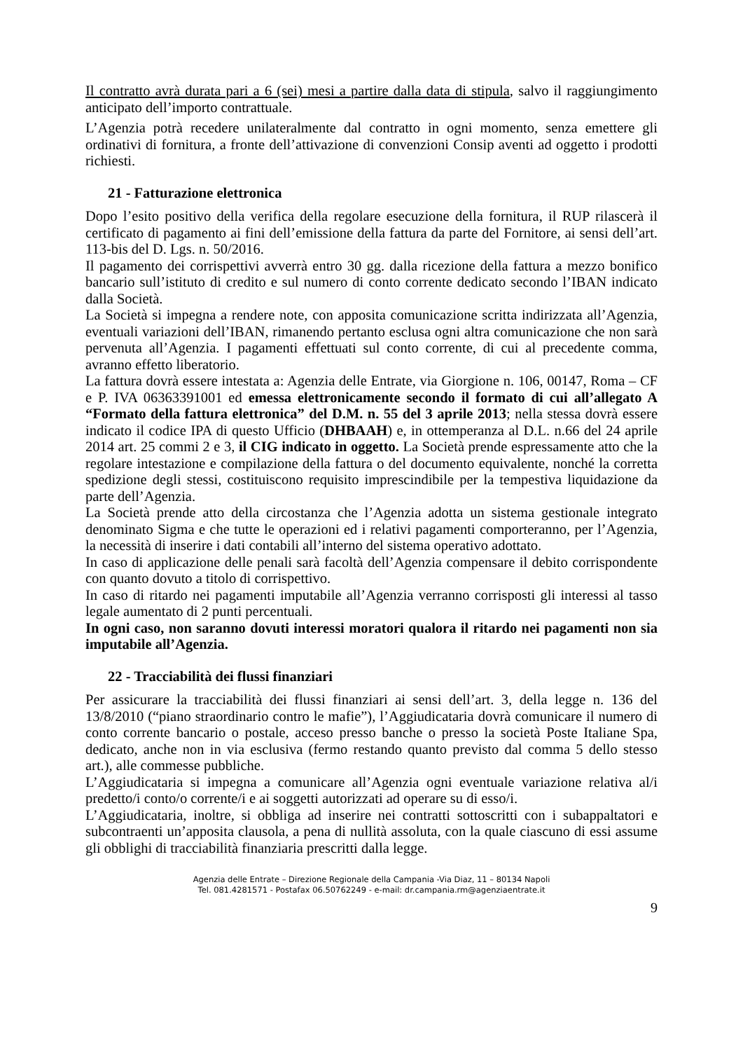Il contratto avrà durata pari a 6 (sei) mesi a partire dalla data di stipula, salvo il raggiungimento anticipato dell’importo contrattuale.
L’Agenzia potrà recedere unilateralmente dal contratto in ogni momento, senza emettere gli ordinativi di fornitura, a fronte dell’attivazione di convenzioni Consip aventi ad oggetto i prodotti richiesti.
21 - Fatturazione elettronica
Dopo l’esito positivo della verifica della regolare esecuzione della fornitura, il RUP rilascerà il certificato di pagamento ai fini dell’emissione della fattura da parte del Fornitore, ai sensi dell’art. 113-bis del D. Lgs. n. 50/2016.
Il pagamento dei corrispettivi avverrà entro 30 gg. dalla ricezione della fattura a mezzo bonifico bancario sull’istituto di credito e sul numero di conto corrente dedicato secondo l’IBAN indicato dalla Società.
La Società si impegna a rendere note, con apposita comunicazione scritta indirizzata all’Agenzia, eventuali variazioni dell’IBAN, rimanendo pertanto esclusa ogni altra comunicazione che non sarà pervenuta all’Agenzia. I pagamenti effettuati sul conto corrente, di cui al precedente comma, avranno effetto liberatorio.
La fattura dovrà essere intestata a: Agenzia delle Entrate, via Giorgione n. 106, 00147, Roma – CF e P. IVA 06363391001 ed emessa elettronicamente secondo il formato di cui all’allegato A “Formato della fattura elettronica” del D.M. n. 55 del 3 aprile 2013; nella stessa dovrà essere indicato il codice IPA di questo Ufficio (DHBAAH) e, in ottemperanza al D.L. n.66 del 24 aprile 2014 art. 25 commi 2 e 3, il CIG indicato in oggetto. La Società prende espressamente atto che la regolare intestazione e compilazione della fattura o del documento equivalente, nonché la corretta spedizione degli stessi, costituiscono requisito imprescindibile per la tempestiva liquidazione da parte dell’Agenzia.
La Società prende atto della circostanza che l’Agenzia adotta un sistema gestionale integrato denominato Sigma e che tutte le operazioni ed i relativi pagamenti comporteranno, per l’Agenzia, la necessità di inserire i dati contabili all’interno del sistema operativo adottato.
In caso di applicazione delle penali sarà facoltà dell’Agenzia compensare il debito corrispondente con quanto dovuto a titolo di corrispettivo.
In caso di ritardo nei pagamenti imputabile all’Agenzia verranno corrisposti gli interessi al tasso legale aumentato di 2 punti percentuali.
In ogni caso, non saranno dovuti interessi moratori qualora il ritardo nei pagamenti non sia imputabile all’Agenzia.
22 - Tracciabilità dei flussi finanziari
Per assicurare la tracciabilità dei flussi finanziari ai sensi dell’art. 3, della legge n. 136 del 13/8/2010 (“piano straordinario contro le mafie”), l’Aggiudicataria dovrà comunicare il numero di conto corrente bancario o postale, acceso presso banche o presso la società Poste Italiane Spa, dedicato, anche non in via esclusiva (fermo restando quanto previsto dal comma 5 dello stesso art.), alle commesse pubbliche.
L’Aggiudicataria si impegna a comunicare all’Agenzia ogni eventuale variazione relativa al/i predetto/i conto/o corrente/i e ai soggetti autorizzati ad operare su di esso/i.
L’Aggiudicataria, inoltre, si obbliga ad inserire nei contratti sottoscritti con i subappaltatori e subcontraenti un’apposita clausola, a pena di nullità assoluta, con la quale ciascuno di essi assume gli obblighi di tracciabilità finanziaria prescritti dalla legge.
Agenzia delle Entrate – Direzione Regionale della Campania -Via Diaz, 11 – 80134 Napoli
Tel. 081.4281571 - Postafax 06.50762249 - e-mail: dr.campania.rm@agenziaentrate.it
9